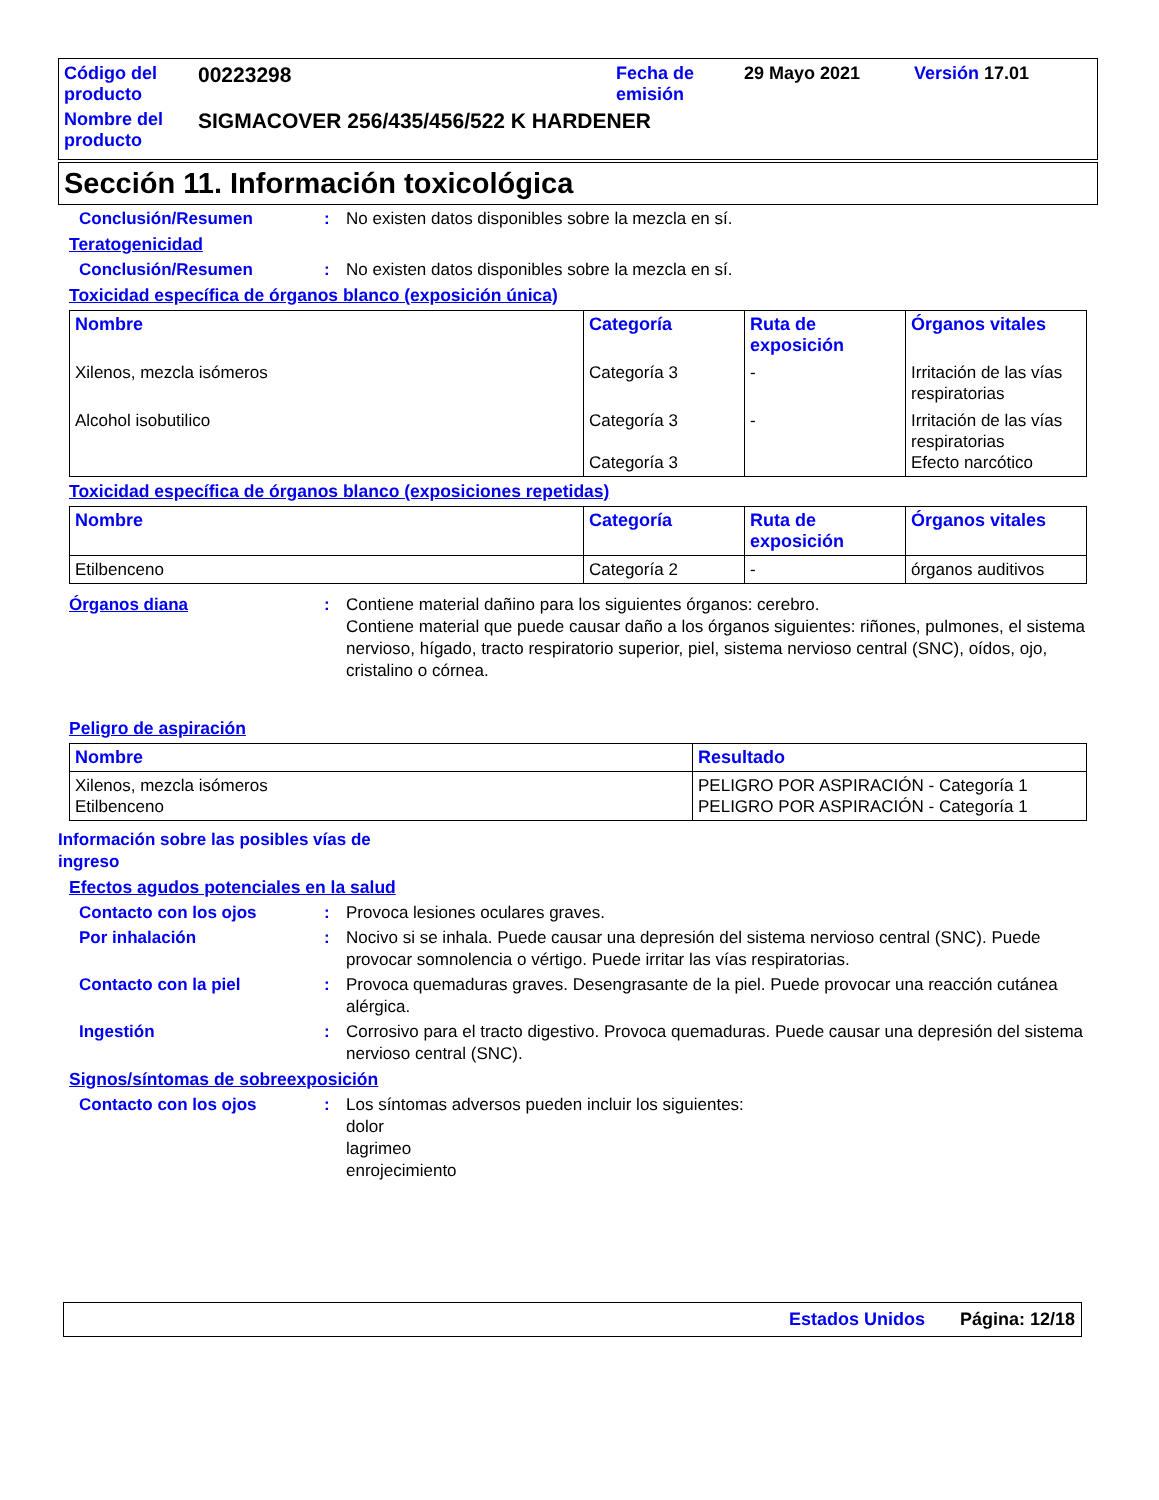| Código del producto | 00223298 | Fecha de emisión | 29 Mayo 2021 | Versión 17.01 |
| Nombre del producto | SIGMACOVER 256/435/456/522 K HARDENER | | | |
Sección 11. Información toxicológica
Conclusión/Resumen : No existen datos disponibles sobre la mezcla en sí.
Teratogenicidad
Conclusión/Resumen : No existen datos disponibles sobre la mezcla en sí.
Toxicidad específica de órganos blanco (exposición única)
| Nombre | Categoría | Ruta de exposición | Órganos vitales |
| --- | --- | --- | --- |
| Xilenos, mezcla isómeros | Categoría 3 | - | Irritación de las vías respiratorias |
| Alcohol isobutilico | Categoría 3 Categoría 3 | - | Irritación de las vías respiratorias Efecto narcótico |
Toxicidad específica de órganos blanco (exposiciones repetidas)
| Nombre | Categoría | Ruta de exposición | Órganos vitales |
| --- | --- | --- | --- |
| Etilbenceno | Categoría 2 | - | órganos auditivos |
Órganos diana : Contiene material dañino para los siguientes órganos: cerebro.
Contiene material que puede causar daño a los órganos siguientes: riñones, pulmones, el sistema nervioso, hígado, tracto respiratorio superior, piel, sistema nervioso central (SNC), oídos, ojo, cristalino o córnea.
Peligro de aspiración
| Nombre | Resultado |
| --- | --- |
| Xilenos, mezcla isómeros Etilbenceno | PELIGRO POR ASPIRACIÓN - Categoría 1 PELIGRO POR ASPIRACIÓN - Categoría 1 |
Información sobre las posibles vías de ingreso
Efectos agudos potenciales en la salud
Contacto con los ojos : Provoca lesiones oculares graves.
Por inhalación : Nocivo si se inhala. Puede causar una depresión del sistema nervioso central (SNC). Puede provocar somnolencia o vértigo. Puede irritar las vías respiratorias.
Contacto con la piel : Provoca quemaduras graves. Desengrasante de la piel. Puede provocar una reacción cutánea alérgica.
Ingestión : Corrosivo para el tracto digestivo. Provoca quemaduras. Puede causar una depresión del sistema nervioso central (SNC).
Signos/síntomas de sobreexposición
Contacto con los ojos : Los síntomas adversos pueden incluir los siguientes:
dolor
lagrimeo
enrojecimiento
Estados Unidos Página: 12/18